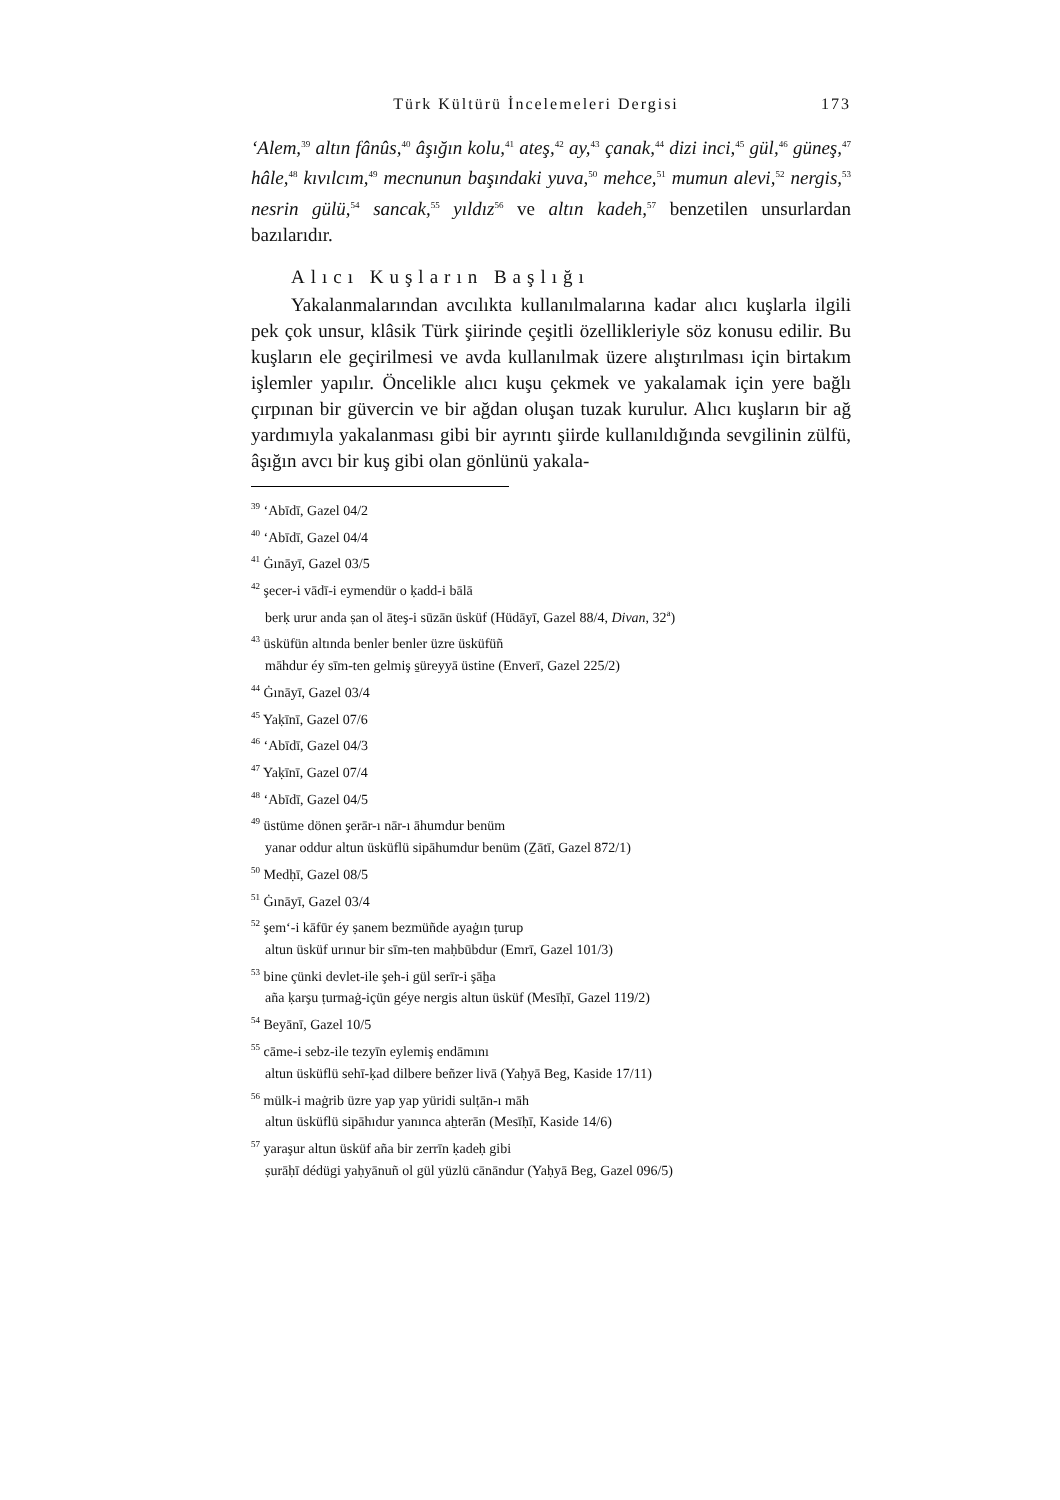Türk Kültürü İncelemeleri Dergisi 173
‘Alem,<sup>39</sup> altın fânûs,<sup>40</sup> âşığın kolu,<sup>41</sup> ateş,<sup>42</sup> ay,<sup>43</sup> çanak,<sup>44</sup> dizi inci,<sup>45</sup> gül,<sup>46</sup> güneş,<sup>47</sup> hâle,<sup>48</sup> kıvılcım,<sup>49</sup> mecnunun başındaki yuva,<sup>50</sup> mehce,<sup>51</sup> mumun alevi,<sup>52</sup> nergis,<sup>53</sup> nesrin gülü,<sup>54</sup> sancak,<sup>55</sup> yıldız<sup>56</sup> ve altın kadeh,<sup>57</sup> benzetilen unsurlardan bazılarıdır.
Alıcı Kuşların Başlığı
Yakalanmalarından avcılıkta kullanılmalarına kadar alıcı kuşlarla ilgili pek çok unsur, klâsik Türk şiirinde çeşitli özellikleriyle söz konusu edilir. Bu kuşların ele geçirilmesi ve avda kullanılmak üzere alıştırılması için birtakım işlemler yapılır. Öncelikle alıcı kuşu çekmek ve yakalamak için yere bağlı çırpınan bir güvercin ve bir ağdan oluşan tuzak kurulur. Alıcı kuşların bir ağ yardımıyla yakalanması gibi bir ayrıntı şiirde kullanıldığında sevgilinin zülfü, âşığın avcı bir kuş gibi olan gönlünü yakala-
<sup>39</sup> ‘Abīdī, Gazel 04/2
<sup>40</sup> ‘Abīdī, Gazel 04/4
<sup>41</sup> Ġınāyī, Gazel 03/5
<sup>42</sup> şecer-i vādī-i eymendür o ḳadd-i bālā
berḳ urur anda ṣan ol āteş-i sūzān üsküf (Hüdāyī, Gazel 88/4, Divan, 32<sup>a</sup>)
<sup>43</sup> üsküfün altında benler benler üzre üsküfüñ
māhdur éy sīm-ten gelmiş s̠üreyyā üstine (Enverī, Gazel 225/2)
<sup>44</sup> Ġınāyī, Gazel 03/4
<sup>45</sup> Yaḳīnī, Gazel 07/6
<sup>46</sup> ‘Abīdī, Gazel 04/3
<sup>47</sup> Yaḳīnī, Gazel 07/4
<sup>48</sup> ‘Abīdī, Gazel 04/5
<sup>49</sup> üstüme dönen şerār-ı nār-ı āhumdur benüm
yanar oddur altun üsküflü sipāhumdur benüm (Ẕātī, Gazel 872/1)
<sup>50</sup> Medḥī, Gazel 08/5
<sup>51</sup> Ġınāyī, Gazel 03/4
<sup>52</sup> şem‘-i kāfūr éy ṣanem bezmüñde ayaġın ṭurup
altun üsküf urınur bir sīm-ten maḥbūbdur (Emrī, Gazel 101/3)
<sup>53</sup> bine çünki devlet-ile şeh-i gül serīr-i şāẖa
aña ḳarşu ṭurmaġ-içün géye nergis altun üsküf (Mesīḥī, Gazel 119/2)
<sup>54</sup> Beyānī, Gazel 10/5
<sup>55</sup> cāme-i sebz-ile tezyīn eylemiş endāmını
altun üsküflü sehī-ḳad dilbere beñzer livā (Yaḥyā Beg, Kaside 17/11)
<sup>56</sup> mülk-i maġrib üzre yap yap yüridi sulṭān-ı māh
altun üsküflü sipāhıdur yanınca aẖterān (Mesīḥī, Kaside 14/6)
<sup>57</sup> yaraşur altun üsküf aña bir zerrīn ḳadeḥ gibi
ṣurāḥī dédügi yaḥyānuñ ol gül yüzlü cānāndur (Yaḥyā Beg, Gazel 096/5)